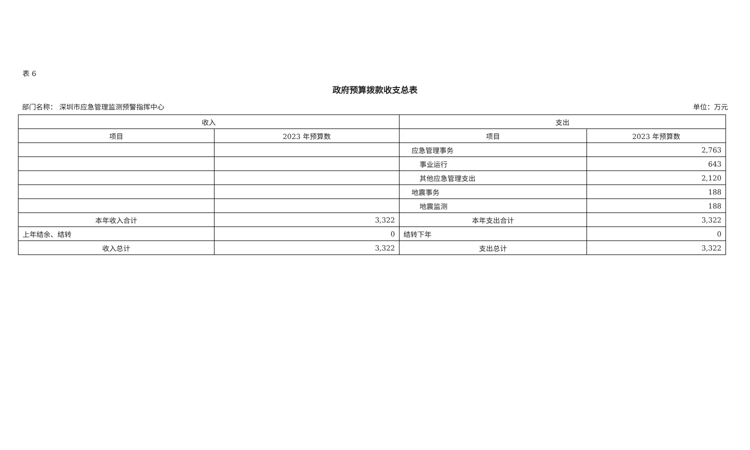表 6
政府预算拨款收支总表
部门名称： 深圳市应急管理监测预警指挥中心 单位：万元
| 收入 | | 支出 | |
| --- | --- | --- | --- |
| 项目 | 2023 年预算数 | 项目 | 2023 年预算数 |
| | | 应急管理事务 | 2,763 |
| | | 事业运行 | 643 |
| | | 其他应急管理支出 | 2,120 |
| | | 地震事务 | 188 |
| | | 地震监测 | 188 |
| 本年收入合计 | 3,322 | 本年支出合计 | 3,322 |
| 上年结余、结转 | 0 | 结转下年 | 0 |
| 收入总计 | 3,322 | 支出总计 | 3,322 |